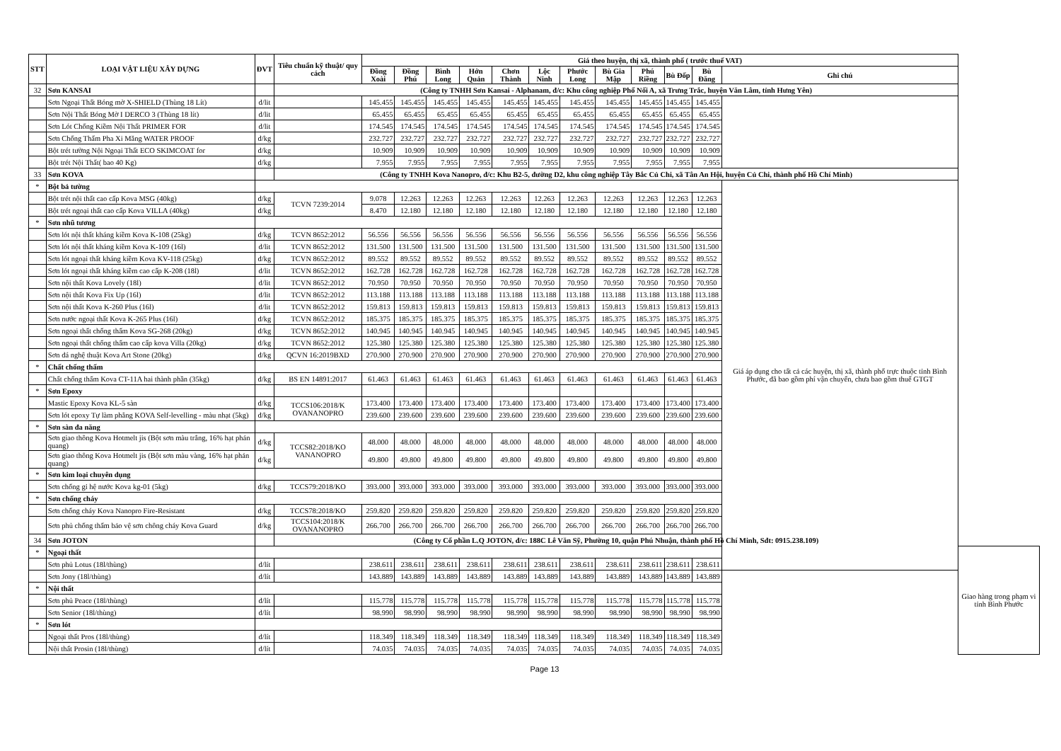| STT | LOẠI VẬT LIỆU XÂY DỰNG | ĐVT | Tiêu chuẩn kỹ thuật/ quy cách | Giá theo huyện, thị xã, thành phố ( trước thuế VAT) | | | | | | | | | | | | |
| --- | --- | --- | --- | --- | --- | --- | --- | --- | --- | --- | --- | --- | --- | --- | --- | --- |
| | | | | Đồng Xoài | Đồng Phú | Bình Long | Hớn Quản | Chơn Thành | Lộc Ninh | Phước Long | Bù Gia Mập | Phú Riềng | Bù Đốp | Bù Đăng | Ghi chú | |
| 32 | Sơn KANSAI | | (Công ty TNHH Sơn Kansai - Alphanam, đ/c: Khu công nghiệp Phố Nối A, xã Trưng Trắc, huyện Văn Lâm, tỉnh Hưng Yên) | | | | | | | | | | | | | |
| | Sơn Ngoại Thất Bóng mờ X-SHIELD (Thùng 18 Lít) | đ/lit | | 145.455 | 145.455 | 145.455 | 145.455 | 145.455 | 145.455 | 145.455 | 145.455 | 145.455 | 145.455 | 145.455 | | |
| | Sơn Nội Thất Bóng Mờ I DERCO 3 (Thùng 18 lít) | đ/lit | | 65.455 | 65.455 | 65.455 | 65.455 | 65.455 | 65.455 | 65.455 | 65.455 | 65.455 | 65.455 | 65.455 | | |
| | Sơn Lót Chống Kiềm Nội Thất PRIMER FOR | đ/lit | | 174.545 | 174.545 | 174.545 | 174.545 | 174.545 | 174.545 | 174.545 | 174.545 | 174.545 | 174.545 | 174.545 | | |
| | Sơn Chống Thấm Pha Xi Măng WATER PROOF | đ/kg | | 232.727 | 232.727 | 232.727 | 232.727 | 232.727 | 232.727 | 232.727 | 232.727 | 232.727 | 232.727 | 232.727 | | |
| | Bột trét tường Nội Ngoại Thất ECO SKIMCOAT for | đ/kg | | 10.909 | 10.909 | 10.909 | 10.909 | 10.909 | 10.909 | 10.909 | 10.909 | 10.909 | 10.909 | 10.909 | | |
| | Bột trét Nội Thất( bao 40 Kg) | đ/kg | | 7.955 | 7.955 | 7.955 | 7.955 | 7.955 | 7.955 | 7.955 | 7.955 | 7.955 | 7.955 | 7.955 | | |
| 33 | Sơn KOVA | | (Công ty TNHH Kova Nanopro, đ/c: Khu B2-5, đường D2, khu công nghiệp Tây Bắc Củ Chi, xã Tân An Hội, huyện Củ Chi, thành phố Hồ Chí Minh) | | | | | | | | | | | | | |
| * | Bột bả tường | | | | | | | | | | | | | | Giá áp dụng cho tất cả các huyện, thị xã, thành phố trực thuộc tỉnh Bình Phước, đã bao gồm phí vận chuyển, chưa bao gồm thuế GTGT | |
| | Bột trét nội thất cao cấp Kova MSG (40kg) | đ/kg | TCVN 7239:2014 | 9.078 | 12.263 | 12.263 | 12.263 | 12.263 | 12.263 | 12.263 | 12.263 | 12.263 | 12.263 | 12.263 | | |
| | Bột trét ngoại thất cao cấp Kova VILLA (40kg) | đ/kg | | 8.470 | 12.180 | 12.180 | 12.180 | 12.180 | 12.180 | 12.180 | 12.180 | 12.180 | 12.180 | 12.180 | | |
| * | Sơn nhũ tương | | | | | | | | | | | | | | | |
| | Sơn lót nội thất kháng kiềm Kova K-108 (25kg) | đ/kg | TCVN 8652:2012 | 56.556 | 56.556 | 56.556 | 56.556 | 56.556 | 56.556 | 56.556 | 56.556 | 56.556 | 56.556 | 56.556 | | |
| | Sơn lót nội thất kháng kiềm Kova K-109 (16l) | đ/lit | TCVN 8652:2012 | 131.500 | 131.500 | 131.500 | 131.500 | 131.500 | 131.500 | 131.500 | 131.500 | 131.500 | 131.500 | 131.500 | | |
| | Sơn lót ngoại thất kháng kiềm Kova KV-118 (25kg) | đ/kg | TCVN 8652:2012 | 89.552 | 89.552 | 89.552 | 89.552 | 89.552 | 89.552 | 89.552 | 89.552 | 89.552 | 89.552 | 89.552 | | |
| | Sơn lót ngoại thất kháng kiềm cao cấp K-208 (18l) | đ/lit | TCVN 8652:2012 | 162.728 | 162.728 | 162.728 | 162.728 | 162.728 | 162.728 | 162.728 | 162.728 | 162.728 | 162.728 | 162.728 | | |
| | Sơn nội thất Kova Lovely (18l) | đ/lit | TCVN 8652:2012 | 70.950 | 70.950 | 70.950 | 70.950 | 70.950 | 70.950 | 70.950 | 70.950 | 70.950 | 70.950 | 70.950 | | |
| | Sơn nội thất Kova Fix Up (16l) | đ/lit | TCVN 8652:2012 | 113.188 | 113.188 | 113.188 | 113.188 | 113.188 | 113.188 | 113.188 | 113.188 | 113.188 | 113.188 | 113.188 | | |
| | Sơn nội thất Kova K-260 Plus (16l) | đ/lit | TCVN 8652:2012 | 159.813 | 159.813 | 159.813 | 159.813 | 159.813 | 159.813 | 159.813 | 159.813 | 159.813 | 159.813 | 159.813 | | |
| | Sơn nước ngoại thất Kova K-265 Plus (16l) | đ/kg | TCVN 8652:2012 | 185.375 | 185.375 | 185.375 | 185.375 | 185.375 | 185.375 | 185.375 | 185.375 | 185.375 | 185.375 | 185.375 | | |
| | Sơn ngoại thất chống thấm Kova SG-268 (20kg) | đ/kg | TCVN 8652:2012 | 140.945 | 140.945 | 140.945 | 140.945 | 140.945 | 140.945 | 140.945 | 140.945 | 140.945 | 140.945 | 140.945 | | |
| | Sơn ngoại thất chống thấm cao cấp kova Villa (20kg) | đ/kg | TCVN 8652:2012 | 125.380 | 125.380 | 125.380 | 125.380 | 125.380 | 125.380 | 125.380 | 125.380 | 125.380 | 125.380 | 125.380 | | |
| | Sơn đá nghệ thuật Kova Art Stone (20kg) | đ/kg | QCVN 16:2019BXD | 270.900 | 270.900 | 270.900 | 270.900 | 270.900 | 270.900 | 270.900 | 270.900 | 270.900 | 270.900 | 270.900 | | |
| * | Chất chống thấm | | | | | | | | | | | | | | | |
| | Chất chống thấm Kova CT-11A hai thành phần (35kg) | đ/kg | BS EN 14891:2017 | 61.463 | 61.463 | 61.463 | 61.463 | 61.463 | 61.463 | 61.463 | 61.463 | 61.463 | 61.463 | 61.463 | | |
| * | Sơn Epoxy | | | | | | | | | | | | | | | |
| | Mastic Epoxy Kova KL-5 sàn | đ/kg | TCCS106:2018/K OVANANOPRO | 173.400 | 173.400 | 173.400 | 173.400 | 173.400 | 173.400 | 173.400 | 173.400 | 173.400 | 173.400 | 173.400 | | |
| | Sơn lót epoxy Tự làm phẳng KOVA Self-levelling - màu nhạt (5kg) | đ/kg | | 239.600 | 239.600 | 239.600 | 239.600 | 239.600 | 239.600 | 239.600 | 239.600 | 239.600 | 239.600 | 239.600 | | |
| * | Sơn sàn đa năng | | | | | | | | | | | | | | | |
| | Sơn giao thông Kova Hotmelt jis (Bột sơn màu trắng, 16% hạt phản quang) | đ/kg | TCCS82:2018/KO VANANOPRO | 48.000 | 48.000 | 48.000 | 48.000 | 48.000 | 48.000 | 48.000 | 48.000 | 48.000 | 48.000 | 48.000 | | |
| | Sơn giao thông Kova Hotmelt jis (Bột sơn màu vàng, 16% hạt phản quang) | đ/kg | | 49.800 | 49.800 | 49.800 | 49.800 | 49.800 | 49.800 | 49.800 | 49.800 | 49.800 | 49.800 | 49.800 | | |
| * | Sơn kim loại chuyên dụng | | | | | | | | | | | | | | | |
| | Sơn chống gỉ hệ nước Kova kg-01 (5kg) | đ/kg | TCCS79:2018/KO | 393.000 | 393.000 | 393.000 | 393.000 | 393.000 | 393.000 | 393.000 | 393.000 | 393.000 | 393.000 | 393.000 | | |
| * | Sơn chống cháy | | | | | | | | | | | | | | | |
| | Sơn chống cháy Kova Nanopro Fire-Resistant | đ/kg | TCCS78:2018/KO | 259.820 | 259.820 | 259.820 | 259.820 | 259.820 | 259.820 | 259.820 | 259.820 | 259.820 | 259.820 | 259.820 | | |
| | Sơn phủ chống thấm bảo vệ sơn chông cháy Kova Guard | đ/kg | TCCS104:2018/K OVANANOPRO | 266.700 | 266.700 | 266.700 | 266.700 | 266.700 | 266.700 | 266.700 | 266.700 | 266.700 | 266.700 | 266.700 | | |
| 34 | Sơn JOTON | | (Công ty Cổ phần L.Q JOTON, đ/c: 188C Lê Văn Sỹ, Phường 10, quận Phú Nhuận, thành phố Hồ Chí Minh, Sđt: 0915.238.109) | | | | | | | | | | | | | |
| * | Ngoại thất | | | | | | | | | | | | | | | Giao hàng trong phạm vi tỉnh Bình Phước |
| | Sơn phủ Lotus (18l/thùng) | đ/lít | | 238.611 | 238.611 | 238.611 | 238.611 | 238.611 | 238.611 | 238.611 | 238.611 | 238.611 | 238.611 | 238.611 | | |
| | Sơn Jony (18l/thùng) | đ/lít | | 143.889 | 143.889 | 143.889 | 143.889 | 143.889 | 143.889 | 143.889 | 143.889 | 143.889 | 143.889 | 143.889 | | |
| * | Nội thất | | | | | | | | | | | | | | | |
| | Sơn phủ Peace (18l/thùng) | đ/lít | | 115.778 | 115.778 | 115.778 | 115.778 | 115.778 | 115.778 | 115.778 | 115.778 | 115.778 | 115.778 | 115.778 | | |
| | Sơn Senior (18l/thùng) | đ/lít | | 98.990 | 98.990 | 98.990 | 98.990 | 98.990 | 98.990 | 98.990 | 98.990 | 98.990 | 98.990 | 98.990 | | |
| * | Sơn lót | | | | | | | | | | | | | | | |
| | Ngoại thất Pros (18l/thùng) | đ/lít | | 118.349 | 118.349 | 118.349 | 118.349 | 118.349 | 118.349 | 118.349 | 118.349 | 118.349 | 118.349 | 118.349 | | |
| | Nội thất Prosin (18l/thùng) | đ/lít | | 74.035 | 74.035 | 74.035 | 74.035 | 74.035 | 74.035 | 74.035 | 74.035 | 74.035 | 74.035 | 74.035 | | |
Page 13